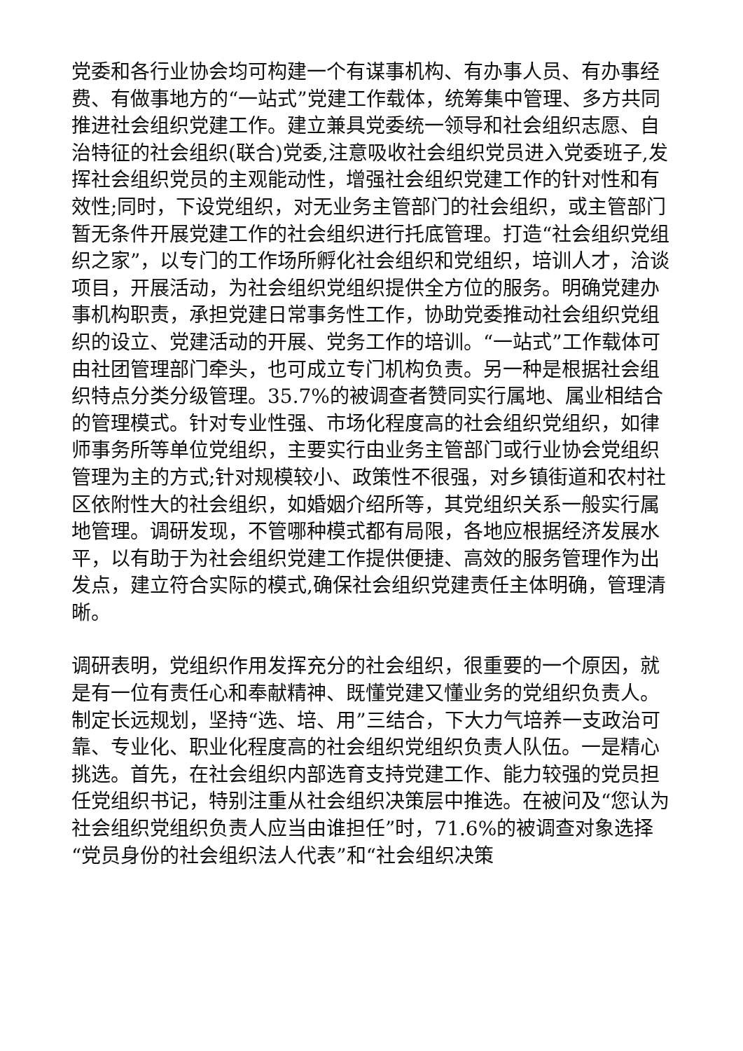党委和各行业协会均可构建一个有谋事机构、有办事人员、有办事经费、有做事地方的“一站式”党建工作载体，统筹集中管理、多方共同推进社会组织党建工作。建立兼具党委统一领导和社会组织志愿、自治特征的社会组织(联合)党委,注意吸收社会组织党员进入党委班子,发挥社会组织党员的主观能动性，增强社会组织党建工作的针对性和有效性;同时，下设党组织，对无业务主管部门的社会组织，或主管部门暂无条件开展党建工作的社会组织进行托底管理。打造“社会组织党组织之家”，以专门的工作场所孵化社会组织和党组织，培训人才，洽谈项目，开展活动，为社会组织党组织提供全方位的服务。明确党建办事机构职责，承担党建日常事务性工作，协助党委推动社会组织党组织的设立、党建活动的开展、党务工作的培训。“一站式”工作载体可由社团管理部门牵头，也可成立专门机构负责。另一种是根据社会组织特点分类分级管理。35.7%的被调查者赞同实行属地、属业相结合的管理模式。针对专业性强、市场化程度高的社会组织党组织，如律师事务所等单位党组织，主要实行由业务主管部门或行业协会党组织管理为主的方式;针对规模较小、政策性不很强，对乡镇街道和农村社区依附性大的社会组织，如婚姻介绍所等，其党组织关系一般实行属地管理。调研发现，不管哪种模式都有局限，各地应根据经济发展水平，以有助于为社会组织党建工作提供便捷、高效的服务管理作为出发点，建立符合实际的模式,确保社会组织党建责任主体明确，管理清晰。
调研表明，党组织作用发挥充分的社会组织，很重要的一个原因，就是有一位有责任心和奉献精神、既懂党建又懂业务的党组织负责人。制定长远规划，坚持“选、培、用”三结合，下大力气培养一支政治可靠、专业化、职业化程度高的社会组织党组织负责人队伍。一是精心挑选。首先，在社会组织内部选育支持党建工作、能力较强的党员担任党组织书记，特别注重从社会组织决策层中推选。在被问及“您认为社会组织党组织负责人应当由谁担任”时，71.6%的被调查对象选择“党员身份的社会组织法人代表”和“社会组织决策